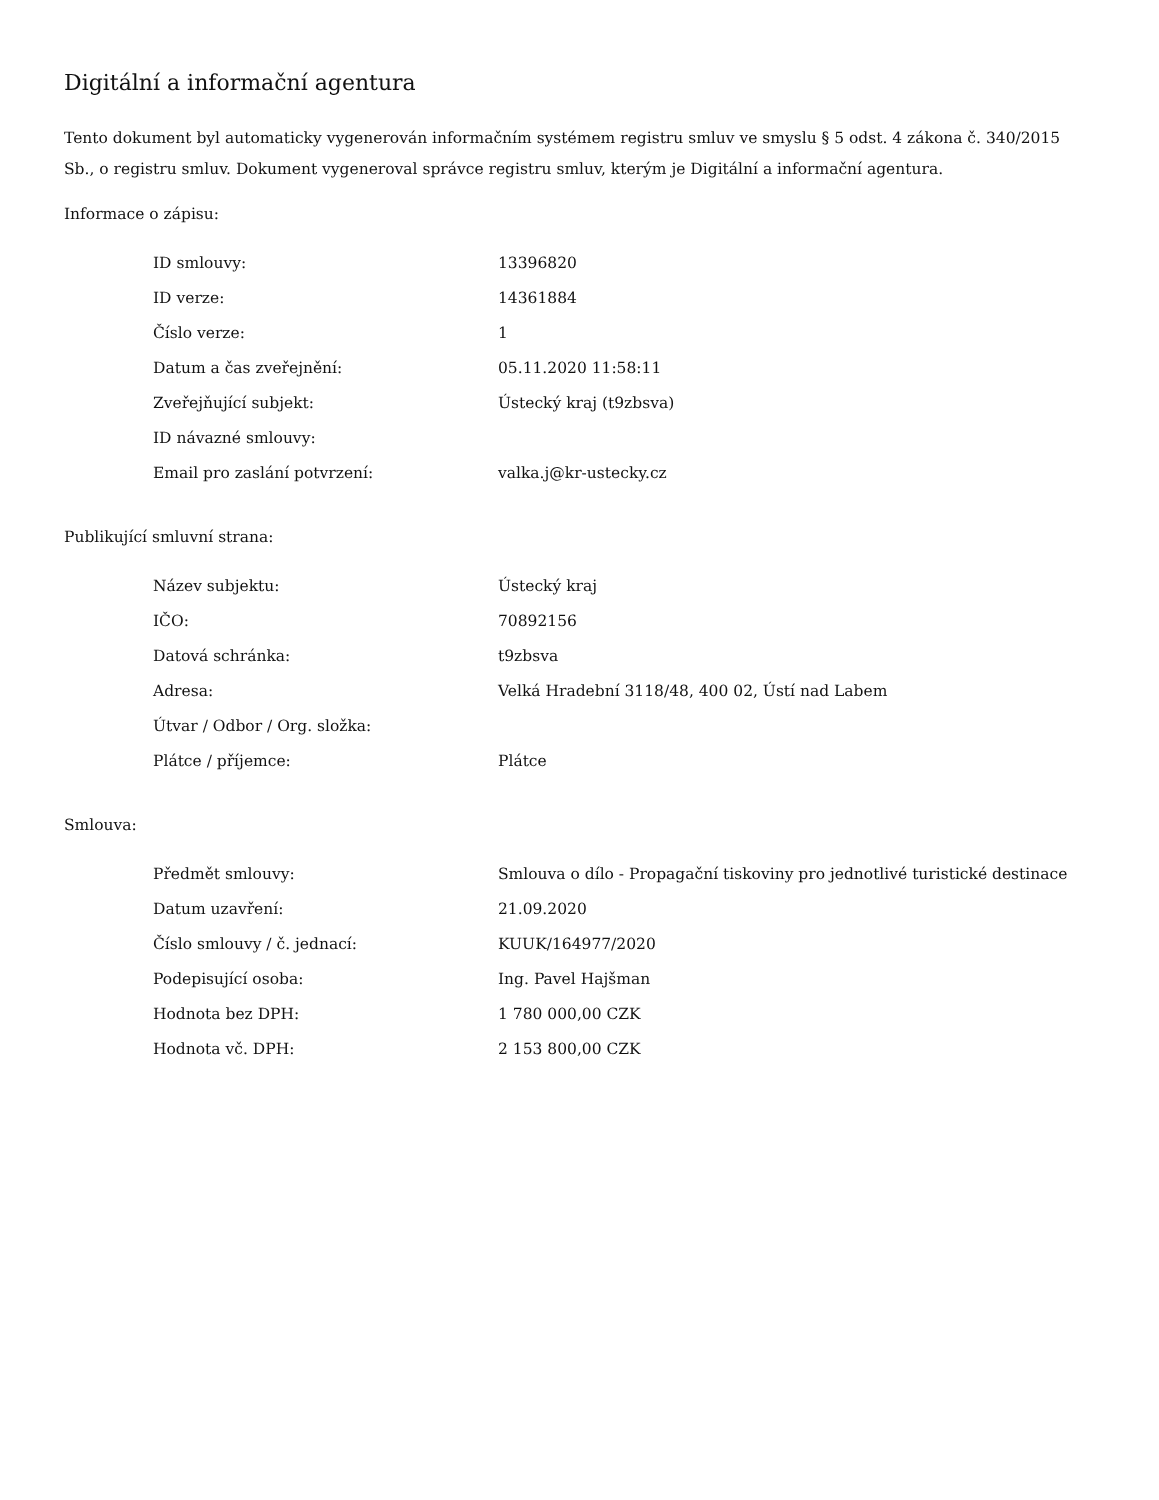Digitální a informační agentura
Tento dokument byl automaticky vygenerován informačním systémem registru smluv ve smyslu § 5 odst. 4 zákona č. 340/2015 Sb., o registru smluv. Dokument vygeneroval správce registru smluv, kterým je Digitální a informační agentura.
Informace o zápisu:
| ID smlouvy: | 13396820 |
| ID verze: | 14361884 |
| Číslo verze: | 1 |
| Datum a čas zveřejnění: | 05.11.2020 11:58:11 |
| Zveřejňující subjekt: | Ústecký kraj (t9zbsva) |
| ID návazné smlouvy: | |
| Email pro zaslání potvrzení: | valka.j@kr-ustecky.cz |
Publikující smluvní strana:
| Název subjektu: | Ústecký kraj |
| IČO: | 70892156 |
| Datová schránka: | t9zbsva |
| Adresa: | Velká Hradební 3118/48, 400 02, Ústí nad Labem |
| Útvar / Odbor / Org. složka: | |
| Plátce / příjemce: | Plátce |
Smlouva:
| Předmět smlouvy: | Smlouva o dílo - Propagační tiskoviny pro jednotlivé turistické destinace |
| Datum uzavření: | 21.09.2020 |
| Číslo smlouvy / č. jednací: | KUUK/164977/2020 |
| Podepisující osoba: | Ing. Pavel Hajšman |
| Hodnota bez DPH: | 1 780 000,00 CZK |
| Hodnota vč. DPH: | 2 153 800,00 CZK |